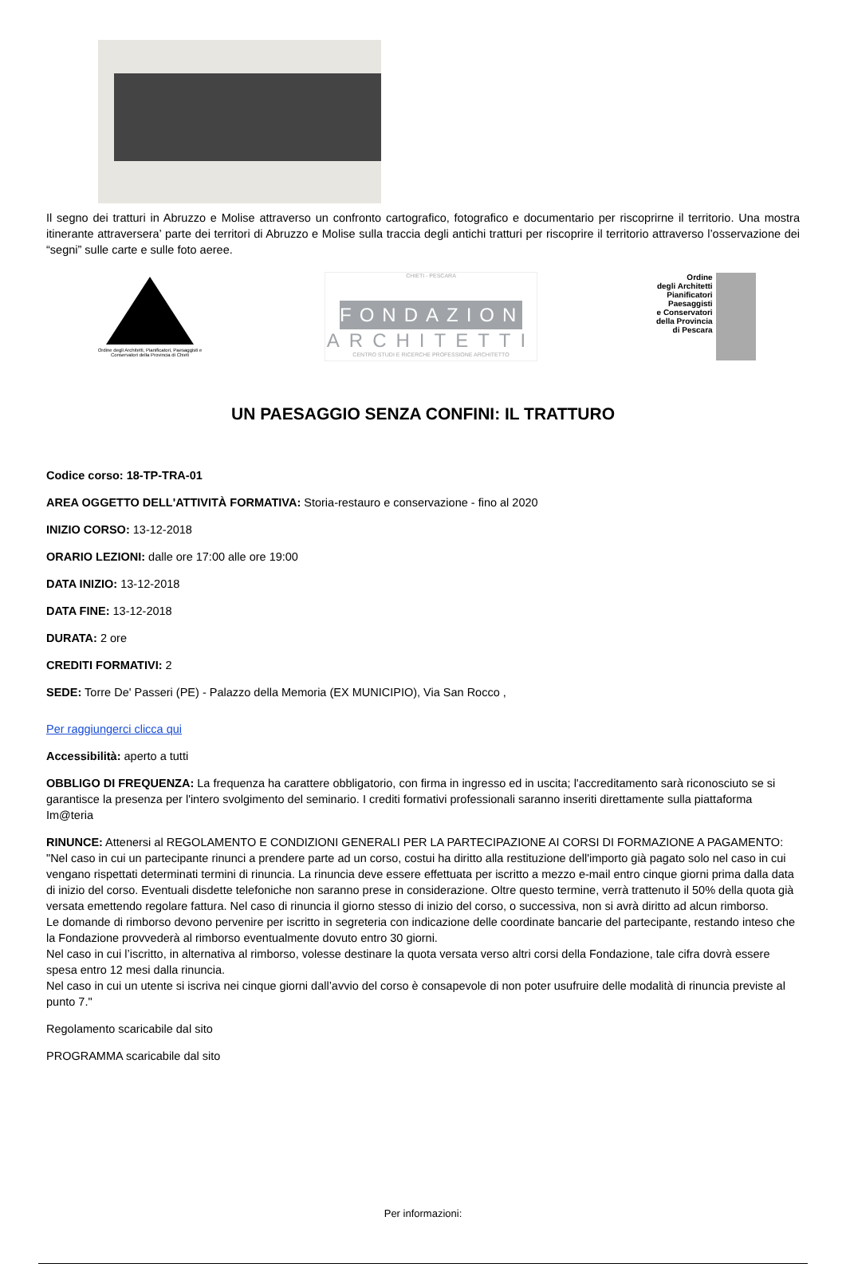Il segno dei tratturi in Abruzzo e Molise attraverso un confronto cartografico, fotografico e documentario per riscoprirne il territorio. Una mostra itinerante attraversera’ parte dei territori di Abruzzo e Molise sulla traccia degli antichi tratturi per riscoprire il territorio attraverso l’osservazione dei “segni” sulle carte e sulle foto aeree.
Ordine degli Architetti, Pianificatori, Paesaggisti e Conservatori della Provincia di Chieti
CHIETI - PESCARA
FONDAZIONE
ARCHITETTI
CENTRO STUDI E RICERCHE PROFESSIONE ARCHITETTO
Ordine
degli Architetti
Pianificatori
Paesaggisti
e Conservatori
della Provincia
di Pescara
UN PAESAGGIO SENZA CONFINI: IL TRATTURO
Codice corso: 18-TP-TRA-01
AREA OGGETTO DELL'ATTIVITÀ FORMATIVA: Storia-restauro e conservazione - fino al 2020
INIZIO CORSO: 13-12-2018
ORARIO LEZIONI: dalle ore 17:00 alle ore 19:00
DATA INIZIO: 13-12-2018
DATA FINE: 13-12-2018
DURATA: 2 ore
CREDITI FORMATIVI: 2
SEDE: Torre De' Passeri (PE) - Palazzo della Memoria (EX MUNICIPIO), Via San Rocco ,
Per raggiungerci clicca qui
Accessibilità: aperto a tutti
OBBLIGO DI FREQUENZA: La frequenza ha carattere obbligatorio, con firma in ingresso ed in uscita; l'accreditamento sarà riconosciuto se si garantisce la presenza per l'intero svolgimento del seminario. I crediti formativi professionali saranno inseriti direttamente sulla piattaforma Im@teria
RINUNCE: Attenersi al REGOLAMENTO E CONDIZIONI GENERALI PER LA PARTECIPAZIONE AI CORSI DI FORMAZIONE A PAGAMENTO: "Nel caso in cui un partecipante rinunci a prendere parte ad un corso, costui ha diritto alla restituzione dell'importo già pagato solo nel caso in cui vengano rispettati determinati termini di rinuncia. La rinuncia deve essere effettuata per iscritto a mezzo e-mail entro cinque giorni prima dalla data di inizio del corso. Eventuali disdette telefoniche non saranno prese in considerazione. Oltre questo termine, verrà trattenuto il 50% della quota già versata emettendo regolare fattura. Nel caso di rinuncia il giorno stesso di inizio del corso, o successiva, non si avrà diritto ad alcun rimborso.
Le domande di rimborso devono pervenire per iscritto in segreteria con indicazione delle coordinate bancarie del partecipante, restando inteso che la Fondazione provvederà al rimborso eventualmente dovuto entro 30 giorni.
Nel caso in cui l’iscritto, in alternativa al rimborso, volesse destinare la quota versata verso altri corsi della Fondazione, tale cifra dovrà essere spesa entro 12 mesi dalla rinuncia.
Nel caso in cui un utente si iscriva nei cinque giorni dall’avvio del corso è consapevole di non poter usufruire delle modalità di rinuncia previste al punto 7."
Regolamento scaricabile dal sito
PROGRAMMA scaricabile dal sito
Per informazioni: